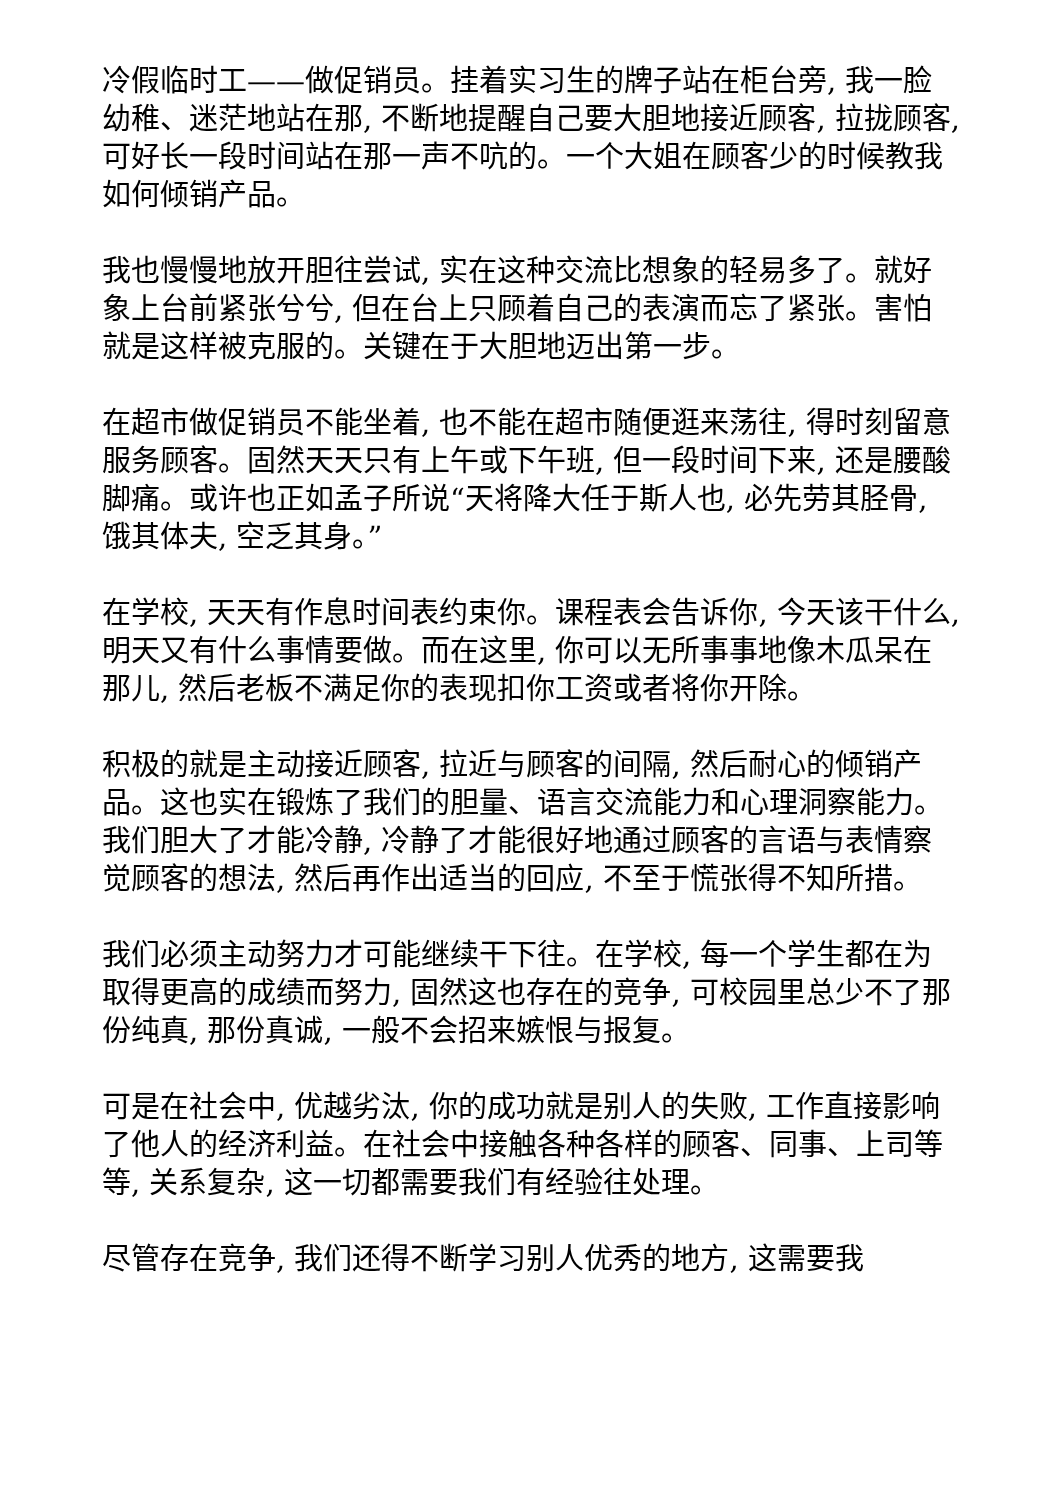冷假临时工——做促销员。挂着实习生的牌子站在柜台旁, 我一脸幼稚、迷茫地站在那, 不断地提醒自己要大胆地接近顾客, 拉拢顾客, 可好长一段时间站在那一声不吭的。一个大姐在顾客少的时候教我如何倾销产品。
我也慢慢地放开胆往尝试, 实在这种交流比想象的轻易多了。就好象上台前紧张兮兮, 但在台上只顾着自己的表演而忘了紧张。害怕就是这样被克服的。关键在于大胆地迈出第一步。
在超市做促销员不能坐着, 也不能在超市随便逛来荡往, 得时刻留意服务顾客。固然天天只有上午或下午班, 但一段时间下来, 还是腰酸脚痛。或许也正如孟子所说“天将降大任于斯人也, 必先劳其胫骨, 饿其体夫, 空乏其身。”
在学校, 天天有作息时间表约束你。课程表会告诉你, 今天该干什么, 明天又有什么事情要做。而在这里, 你可以无所事事地像木瓜呆在那儿, 然后老板不满足你的表现扣你工资或者将你开除。
积极的就是主动接近顾客, 拉近与顾客的间隔, 然后耐心的倾销产品。这也实在锻炼了我们的胆量、语言交流能力和心理洞察能力。我们胆大了才能冷静, 冷静了才能很好地通过顾客的言语与表情察觉顾客的想法, 然后再作出适当的回应, 不至于慌张得不知所措。
我们必须主动努力才可能继续干下往。在学校, 每一个学生都在为取得更高的成绩而努力, 固然这也存在的竞争, 可校园里总少不了那份纯真, 那份真诚, 一般不会招来嫉恨与报复。
可是在社会中, 优越劣汰, 你的成功就是别人的失败, 工作直接影响了他人的经济利益。在社会中接触各种各样的顾客、同事、上司等等, 关系复杂, 这一切都需要我们有经验往处理。
尽管存在竞争, 我们还得不断学习别人优秀的地方, 这需要我